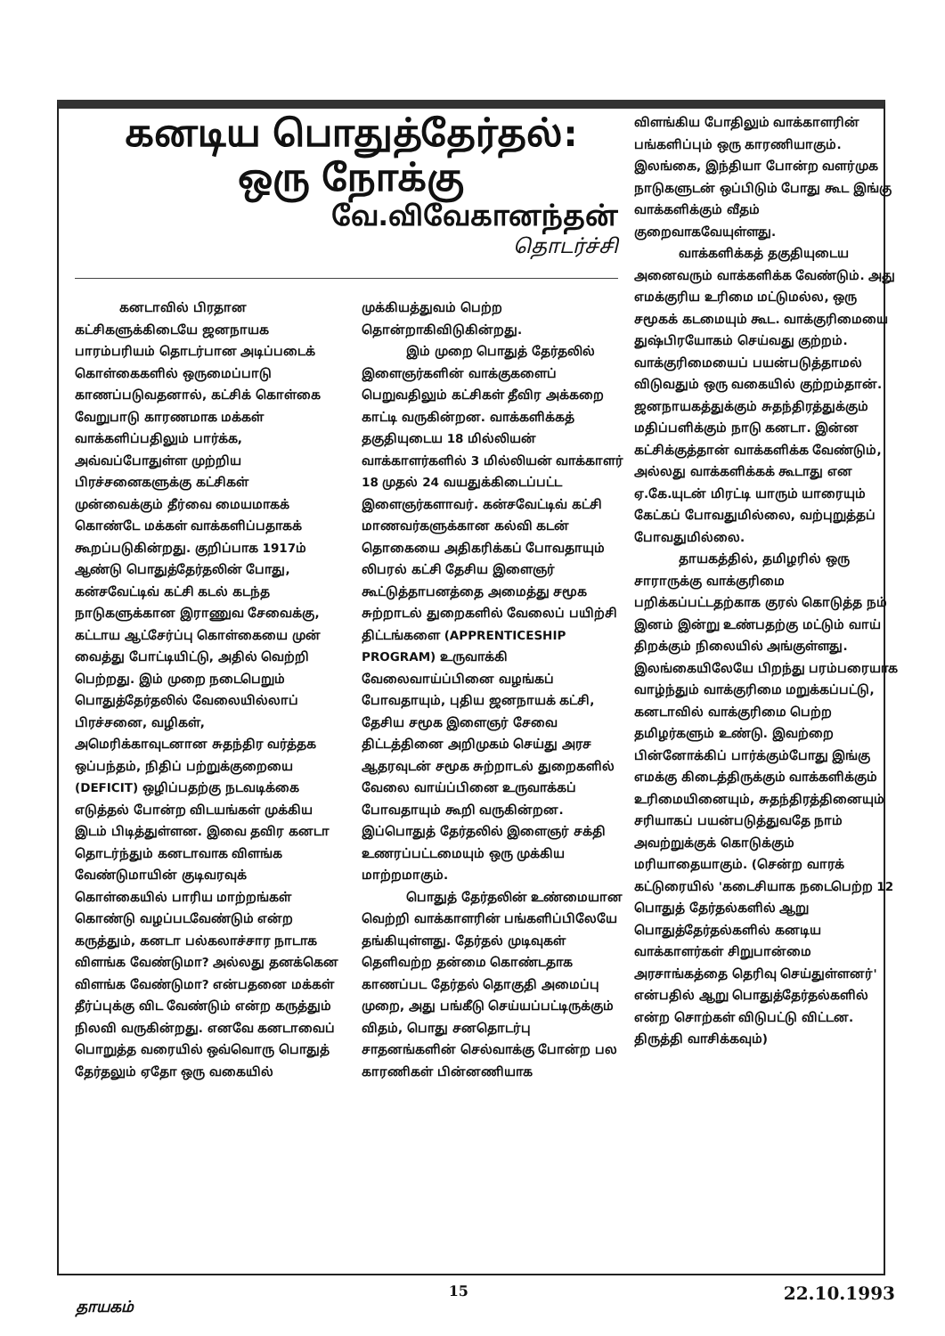கனடிய பொதுத்தேர்தல்:
ஒரு நோக்கு
வே.விவேகானந்தன்
தொடர்ச்சி
கனடாவில் பிரதான கட்சிகளுக்கிடையே ஜனநாயக பாரம்பரியம் தொடர்பான அடிப்படைக் கொள்கைகளில் ஒருமைப்பாடு காணப்படுவதனால், கட்சிக் கொள்கை வேறுபாடு காரணமாக மக்கள் வாக்களிப்பதிலும் பார்க்க, அவ்வப்போதுள்ள முற்றிய பிரச்சனைகளுக்கு கட்சிகள் முன்வைக்கும் தீர்வை மையமாகக் கொண்டே மக்கள் வாக்களிப்பதாகக் கூறப்படுகின்றது. குறிப்பாக 1917ம் ஆண்டு பொதுத்தேர்தலின் போது, கன்சவேட்டிவ் கட்சி கடல் கடந்த நாடுகளுக்கான இராணுவ சேவைக்கு, கட்டாய ஆட்சேர்ப்பு கொள்கையை முன் வைத்து போட்டியிட்டு, அதில் வெற்றி பெற்றது. இம் முறை நடைபெறும் பொதுத்தேர்தலில் வேலையில்லாப் பிரச்சனை, வழிகள், அமெரிக்காவுடனான சுதந்திர வர்த்தக ஒப்பந்தம், நிதிப் பற்றுக்குறையை (DEFICIT) ஒழிப்பதற்கு நடவடிக்கை எடுத்தல் போன்ற விடயங்கள் முக்கிய இடம் பிடித்துள்ளன. இவை தவிர கனடா தொடர்ந்தும் கனடாவாக விளங்க வேண்டுமாயின் குடிவரவுக் கொள்கையில் பாரிய மாற்றங்கள் கொண்டு வழப்படவேண்டும் என்ற கருத்தும், கனடா பல்கலாச்சார நாடாக விளங்க வேண்டுமா? அல்லது தனக்கென விளங்க வேண்டுமா? என்பதனை மக்கள் தீர்ப்புக்கு விட வேண்டும் என்ற கருத்தும் நிலவி வருகின்றது. எனவே கனடாவைப் பொறுத்த வரையில் ஒவ்வொரு பொதுத் தேர்தலும் ஏதோ ஒரு வகையில்
முக்கியத்துவம் பெற்ற தொன்றாகிவிடுகின்றது.
இம் முறை பொதுத் தேர்தலில் இளைஞர்களின் வாக்குகளைப் பெறுவதிலும் கட்சிகள் தீவிர அக்கறை காட்டி வருகின்றன. வாக்களிக்கத் தகுதியுடைய 18 மில்லியன் வாக்காளர்களில் 3 மில்லியன் வாக்காளர் 18 முதல் 24 வயதுக்கிடைப்பட்ட இளைஞர்களாவர். கன்சவேட்டிவ் கட்சி மாணவர்களுக்கான கல்வி கடன் தொகையை அதிகரிக்கப் போவதாயும் லிபரல் கட்சி தேசிய இளைஞர் கூட்டுத்தாபனத்தை அமைத்து சமூக சுற்றாடல் துறைகளில் வேலைப் பயிற்சி திட்டங்களை (APPRENTICESHIP PROGRAM) உருவாக்கி வேலைவாய்ப்பினை வழங்கப் போவதாயும், புதிய ஜனநாயக் கட்சி, தேசிய சமூக இளைஞர் சேவை திட்டத்தினை அறிமுகம் செய்து அரச ஆதரவுடன் சமூக சுற்றாடல் துறைகளில் வேலை வாய்ப்பினை உருவாக்கப் போவதாயும் கூறி வருகின்றன. இப்பொதுத் தேர்தலில் இளைஞர் சக்தி உணரப்பட்டமையும் ஒரு முக்கிய மாற்றமாகும்.
பொதுத் தேர்தலின் உண்மையான வெற்றி வாக்காளரின் பங்களிப்பிலேயே தங்கியுள்ளது. தேர்தல் முடிவுகள் தெளிவற்ற தன்மை கொண்டதாக காணப்பட தேர்தல் தொகுதி அமைப்பு முறை, அது பங்கீடு செய்யப்பட்டிருக்கும் விதம், பொது சனதொடர்பு சாதனங்களின் செல்வாக்கு போன்ற பல காரணிகள் பின்னணியாக
விளங்கிய போதிலும் வாக்காளரின் பங்களிப்பும் ஒரு காரணியாகும். இலங்கை, இந்தியா போன்ற வளர்முக நாடுகளுடன் ஒப்பிடும் போது கூட இங்கு வாக்களிக்கும் வீதம் குறைவாகவேயுள்ளது.
வாக்களிக்கத் தகுதியுடைய அனைவரும் வாக்களிக்க வேண்டும். அது எமக்குரிய உரிமை மட்டுமல்ல, ஒரு சமூகக் கடமையும் கூட. வாக்குரிமையை துஷ்பிரயோகம் செய்வது குற்றம். வாக்குரிமையைப் பயன்படுத்தாமல் விடுவதும் ஒரு வகையில் குற்றம்தான். ஜனநாயகத்துக்கும் சுதந்திரத்துக்கும் மதிப்பளிக்கும் நாடு கனடா. இன்ன கட்சிக்குத்தான் வாக்களிக்க வேண்டும், அல்லது வாக்களிக்கக் கூடாது என ஏ.கே.யுடன் மிரட்டி யாரும் யாரையும் கேட்கப் போவதுமில்லை, வற்புறுத்தப் போவதுமில்லை.
தாயகத்தில், தமிழரில் ஒரு சாராருக்கு வாக்குரிமை பறிக்கப்பட்டதற்காக குரல் கொடுத்த நம் இனம் இன்று உண்பதற்கு மட்டும் வாய் திறக்கும் நிலையில் அங்குள்ளது. இலங்கையிலேயே பிறந்து பரம்பரையாக வாழ்ந்தும் வாக்குரிமை மறுக்கப்பட்டு, கனடாவில் வாக்குரிமை பெற்ற தமிழர்களும் உண்டு. இவற்றை பின்னோக்கிப் பார்க்கும்போது இங்கு எமக்கு கிடைத்திருக்கும் வாக்களிக்கும் உரிமையினையும், சுதந்திரத்தினையும் சரியாகப் பயன்படுத்துவதே நாம் அவற்றுக்குக் கொடுக்கும் மரியாதையாகும். (சென்ற வாரக் கட்டுரையில் 'கடைசியாக நடைபெற்ற 12 பொதுத் தேர்தல்களில் ஆறு பொதுத்தேர்தல்களில் கனடிய வாக்காளர்கள் சிறுபான்மை அரசாங்கத்தை தெரிவு செய்துள்ளனர்' என்பதில் ஆறு பொதுத்தேர்தல்களில் என்ற சொற்கள் விடுபட்டு விட்டன. திருத்தி வாசிக்கவும்)
தாயகம் 15 22.10.1993